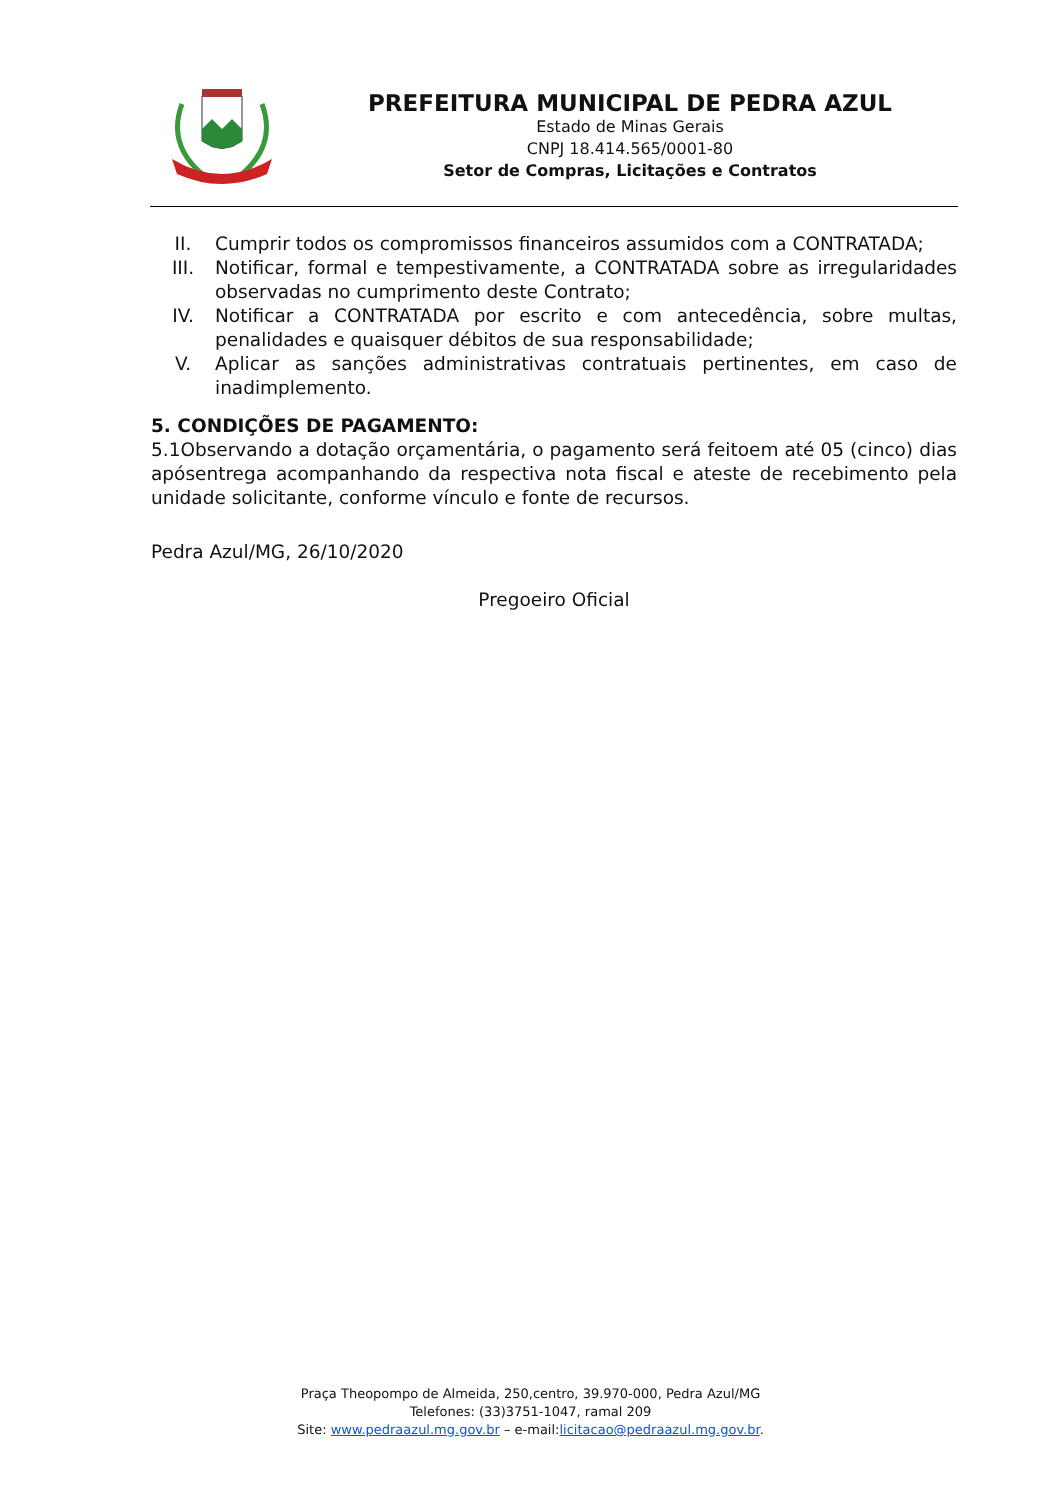PREFEITURA MUNICIPAL DE PEDRA AZUL
Estado de Minas Gerais
CNPJ 18.414.565/0001-80
Setor de Compras, Licitações e Contratos
II. Cumprir todos os compromissos financeiros assumidos com a CONTRATADA;
III. Notificar, formal e tempestivamente, a CONTRATADA sobre as irregularidades observadas no cumprimento deste Contrato;
IV. Notificar a CONTRATADA por escrito e com antecedência, sobre multas, penalidades e quaisquer débitos de sua responsabilidade;
V. Aplicar as sanções administrativas contratuais pertinentes, em caso de inadimplemento.
5. CONDIÇÕES DE PAGAMENTO:
5.1Observando a dotação orçamentária, o pagamento será feitoem até 05 (cinco) dias apósentrega acompanhando da respectiva nota fiscal e ateste de recebimento pela unidade solicitante, conforme vínculo e fonte de recursos.
Pedra Azul/MG, 26/10/2020
Pregoeiro Oficial
Praça Theopompo de Almeida, 250,centro, 39.970-000, Pedra Azul/MG
Telefones: (33)3751-1047, ramal 209
Site: www.pedraazul.mg.gov.br – e-mail:licitacao@pedraazul.mg.gov.br.